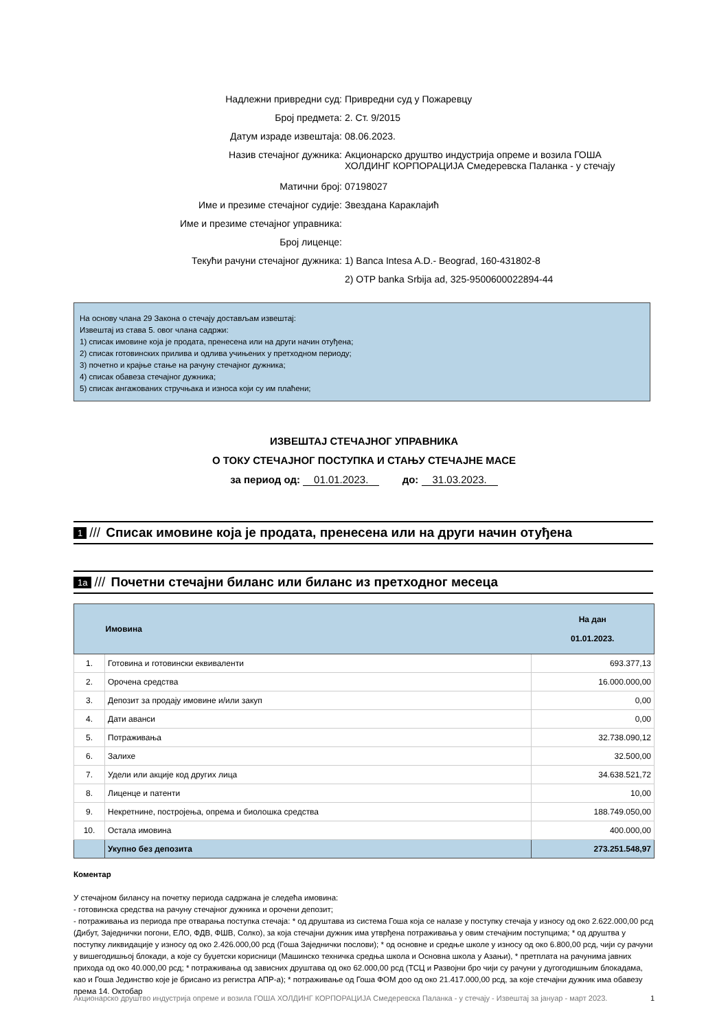| Надлежни привредни суд: | Привредни суд у Пожаревцу |
| Број предмета: | 2. Ст. 9/2015 |
| Датум израде извештаја: | 08.06.2023. |
| Назив стечајног дужника: | Акционарско друштво индустрија опреме и возила ГОША ХОЛДИНГ КОРПОРАЦИЈА Смедеревска Паланка - у стечају |
| Матични број: | 07198027 |
| Име и презиме стечајног судије: | Звездана Караклајић |
| Име и презиме стечајног управника: | |
| Број лиценце: | |
| Текући рачуни стечајног дужника: | 1) Banca Intesa A.D.- Beograd, 160-431802-8 |
| | 2) OTP banka Srbija ad, 325-9500600022894-44 |
На основу члана 29 Закона о стечају достављам извештај:
Извештај из става 5. овог члана садржи:
1) списак имовине која је продата, пренесена или на други начин отуђена;
2) списак готовинских прилива и одлива учињених у претходном периоду;
3) почетно и крајње стање на рачуну стечајног дужника;
4) списак обавеза стечајног дужника;
5) списак ангажованих стручњака и износа који су им плаћени;
ИЗВЕШТАЈ СТЕЧАЈНОГ УПРАВНИКА
О ТОКУ СТЕЧАЈНОГ ПОСТУПКА И СТАЊУ СТЕЧАЈНЕ МАСЕ
за период од: 01.01.2023. до: 31.03.2023.
1 /// Списак имовине која је продата, пренесена или на други начин отуђена
1a /// Почетни стечајни биланс или биланс из претходног месеца
| | Имовина | На дан 01.01.2023. |
| --- | --- | --- |
| 1. | Готовина и готовински еквиваленти | 693.377,13 |
| 2. | Орочена средства | 16.000.000,00 |
| 3. | Депозит за продају имовине и/или закуп | 0,00 |
| 4. | Дати аванси | 0,00 |
| 5. | Потраживања | 32.738.090,12 |
| 6. | Залихе | 32.500,00 |
| 7. | Удели или акције код других лица | 34.638.521,72 |
| 8. | Лиценце и патенти | 10,00 |
| 9. | Некретнине, постројења, опрема и биолошка средства | 188.749.050,00 |
| 10. | Остала имовина | 400.000,00 |
| | Укупно без депозита | 273.251.548,97 |
Коментар
У стечајном билансу на почетку периода садржана је следећа имовина:
- готовинска средства на рачуну стечајног дужника и орочени депозит;
- потраживања из периода пре отварања поступка стечаја: * од друштава из система Гоша која се налазе у поступку стечаја у износу од око 2.622.000,00 рсд (Дибут, Заједнички погони, ЕЛО, ФДВ, ФШВ, Солко), за која стечајни дужник има утврђена потраживања у овим стечајним поступцима; * од друштва у поступку ликвидације у износу од око 2.426.000,00 рсд (Гоша Заједнички послови); * од основне и средње школе у износу од око 6.800,00 рсд, чији су рачуни у вишегодишњој блокади, а које су буџетски корисници (Машинско техничка средња школа и Основна школа у Азањи), * претплата на рачунима јавних прихода од око 40.000,00 рсд; * потраживања од зависних друштава од око 62.000,00 рсд (ТСЦ и Развојни бро чији су рачуни у дугогодишњим блокадама, као и Гоша Јединство које је брисано из регистра АПР-а); * потраживање од Гоша ФОМ доо од око 21.417.000,00 рсд, за које стечајни дужник има обавезу према 14. Октобар
Акционарско друштво индустрија опреме и возила ГОША ХОЛДИНГ КОРПОРАЦИЈА Смедеревска Паланка - у стечају - Извештај за јануар - март 2023. 1